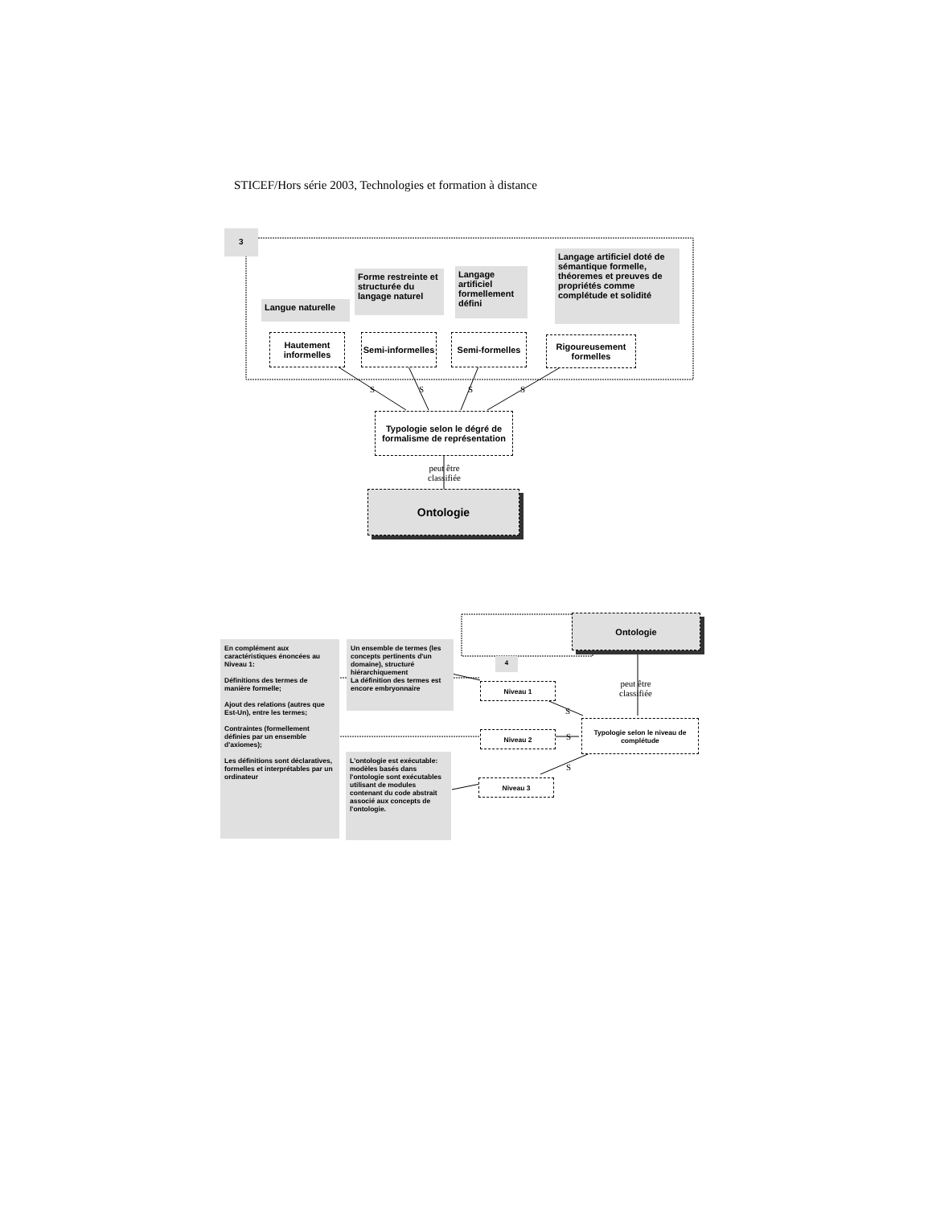STICEF/Hors série 2003, Technologies et formation à distance
3
Langue naturelle
Forme restreinte et structurée du langage naturel
Langage artificiel formellement défini
Langage artificiel doté de sémantique formelle, théoremes et preuves de propriétés comme complétude et solidité
Hautement informelles
Semi-informelles
Semi-formelles
Rigoureusement formelles
S S S S
Typologie selon le dégré de formalisme de représentation
peut être
classifiée
Ontologie
Ontologie
En complément aux caractéristiques énoncées au Niveau 1:
Définitions des termes de manière formelle;
Ajout des relations (autres que Est-Un), entre les termes;
Contraintes (formellement définies par un ensemble d'axiomes);
Les définitions sont déclaratives, formelles et interprétables par un ordinateur
Un ensemble de termes (les concepts pertinents d'un domaine), structuré hiérarchiquement
La définition des termes est encore embryonnaire
4
L'ontologie est exécutable: modèles basés dans l'ontologie sont exécutables utilisant de modules contenant du code abstrait associé aux concepts de l'ontologie.
Niveau 1
Niveau 2
Niveau 3
S
S
S
peut être
classifiée
Typologie selon le niveau de complétude